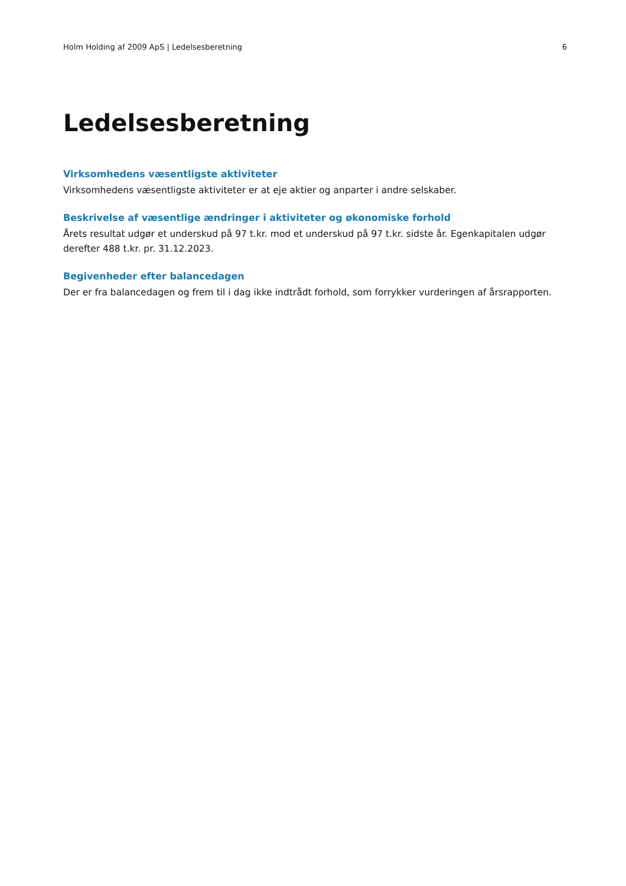Holm Holding af 2009 ApS | Ledelsesberetning 6
Ledelsesberetning
Virksomhedens væsentligste aktiviteter
Virksomhedens væsentligste aktiviteter er at eje aktier og anparter i andre selskaber.
Beskrivelse af væsentlige ændringer i aktiviteter og økonomiske forhold
Årets resultat udgør et underskud på 97 t.kr. mod et underskud på 97 t.kr. sidste år. Egenkapitalen udgør derefter 488 t.kr. pr. 31.12.2023.
Begivenheder efter balancedagen
Der er fra balancedagen og frem til i dag ikke indtrådt forhold, som forrykker vurderingen af årsrapporten.